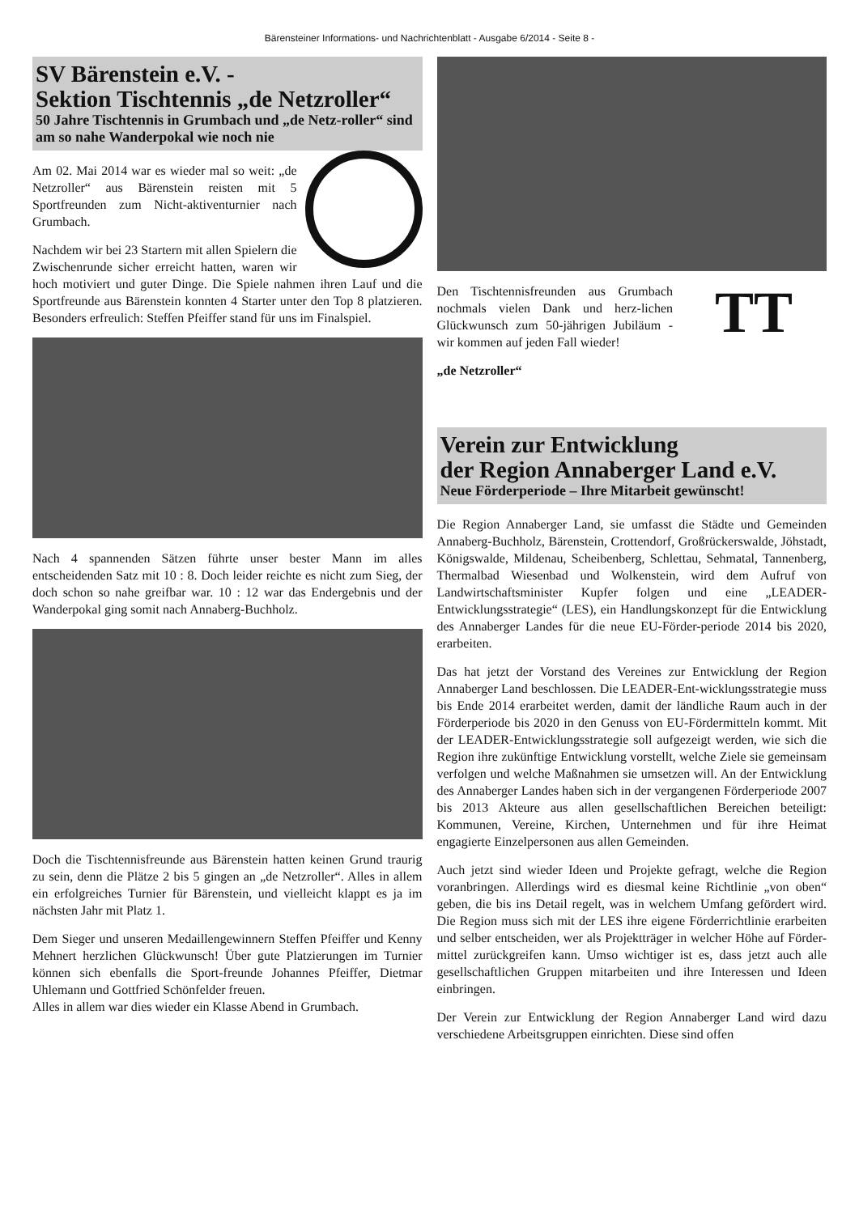Bärensteiner Informations- und Nachrichtenblatt - Ausgabe 6/2014 - Seite 8 -
SV Bärenstein e.V. -
Sektion Tischtennis „de Netzroller“
50 Jahre Tischtennis in Grumbach und „de Netz-roller“ sind am so nahe Wanderpokal wie noch nie
Am 02. Mai 2014 war es wieder mal so weit: „de Netzroller“ aus Bärenstein reisten mit 5 Sportfreunden zum Nicht-aktiventurnier nach Grumbach.
Nachdem wir bei 23 Startern mit allen Spielern die Zwischenrunde sicher erreicht hatten, waren wir hoch motiviert und guter Dinge. Die Spiele nahmen ihren Lauf und die Sportfreunde aus Bärenstein konnten 4 Starter unter den Top 8 platzieren. Besonders erfreulich: Steffen Pfeiffer stand für uns im Finalspiel.
Nach 4 spannenden Sätzen führte unser bester Mann im alles entscheidenden Satz mit 10 : 8. Doch leider reichte es nicht zum Sieg, der doch schon so nahe greifbar war. 10 : 12 war das Endergebnis und der Wanderpokal ging somit nach Annaberg-Buchholz.
Doch die Tischtennisfreunde aus Bärenstein hatten keinen Grund traurig zu sein, denn die Plätze 2 bis 5 gingen an „de Netzroller“. Alles in allem ein erfolgreiches Turnier für Bärenstein, und vielleicht klappt es ja im nächsten Jahr mit Platz 1.
Dem Sieger und unseren Medaillengewinnern Steffen Pfeiffer und Kenny Mehnert herzlichen Glückwunsch! Über gute Platzierungen im Turnier können sich ebenfalls die Sport-freunde Johannes Pfeiffer, Dietmar Uhlemann und Gottfried Schönfelder freuen.
Alles in allem war dies wieder ein Klasse Abend in Grumbach.
TT
Den Tischtennisfreunden aus Grumbach nochmals vielen Dank und herz-lichen Glückwunsch zum 50-jährigen Jubiläum - wir kommen auf jeden Fall wieder!
„de Netzroller“
Verein zur Entwicklung
der Region Annaberger Land e.V.
Neue Förderperiode – Ihre Mitarbeit gewünscht!
Die Region Annaberger Land, sie umfasst die Städte und Gemeinden Annaberg-Buchholz, Bärenstein, Crottendorf, Großrückerswalde, Jöhstadt, Königswalde, Mildenau, Scheibenberg, Schlettau, Sehmatal, Tannenberg, Thermalbad Wiesenbad und Wolkenstein, wird dem Aufruf von Landwirtschaftsminister Kupfer folgen und eine „LEADER-Entwicklungsstrategie“ (LES), ein Handlungskonzept für die Entwicklung des Annaberger Landes für die neue EU-Förder-periode 2014 bis 2020, erarbeiten.
Das hat jetzt der Vorstand des Vereines zur Entwicklung der Region Annaberger Land beschlossen. Die LEADER-Ent-wicklungsstrategie muss bis Ende 2014 erarbeitet werden, damit der ländliche Raum auch in der Förderperiode bis 2020 in den Genuss von EU-Fördermitteln kommt. Mit der LEADER-Entwicklungsstrategie soll aufgezeigt werden, wie sich die Region ihre zukünftige Entwicklung vorstellt, welche Ziele sie gemeinsam verfolgen und welche Maßnahmen sie umsetzen will. An der Entwicklung des Annaberger Landes haben sich in der vergangenen Förderperiode 2007 bis 2013 Akteure aus allen gesellschaftlichen Bereichen beteiligt: Kommunen, Vereine, Kirchen, Unternehmen und für ihre Heimat engagierte Einzelpersonen aus allen Gemeinden.
Auch jetzt sind wieder Ideen und Projekte gefragt, welche die Region voranbringen. Allerdings wird es diesmal keine Richtlinie „von oben“ geben, die bis ins Detail regelt, was in welchem Umfang gefördert wird. Die Region muss sich mit der LES ihre eigene Förderrichtlinie erarbeiten und selber entscheiden, wer als Projektträger in welcher Höhe auf Förder-mittel zurückgreifen kann. Umso wichtiger ist es, dass jetzt auch alle gesellschaftlichen Gruppen mitarbeiten und ihre Interessen und Ideen einbringen.
Der Verein zur Entwicklung der Region Annaberger Land wird dazu verschiedene Arbeitsgruppen einrichten. Diese sind offen